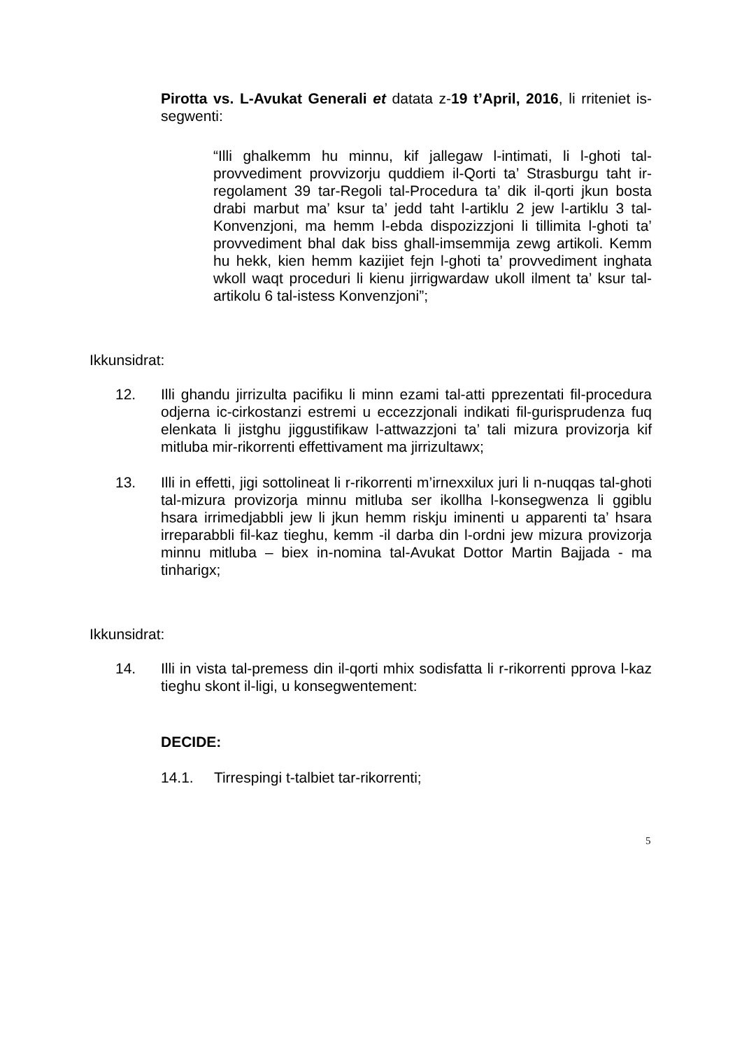Pirotta vs. L-Avukat Generali et datata z-19 t’April, 2016, li rriteniet is-segwenti:
“Illi ghalkemm hu minnu, kif jallegaw l-intimati, li l-ghoti tal-provvediment provvizorju quddiem il-Qorti ta’ Strasburgu taht ir-regolament 39 tar-Regoli tal-Procedura ta’ dik il-qorti jkun bosta drabi marbut ma’ ksur ta’ jedd taht l-artiklu 2 jew l-artiklu 3 tal-Konvenzjoni, ma hemm l-ebda dispozizzjoni li tillimita l-ghoti ta’ provvediment bhal dak biss ghall-imsemmija zewg artikoli. Kemm hu hekk, kien hemm kazijiet fejn l-ghoti ta’ provvediment inghata wkoll waqt proceduri li kienu jirrigwardaw ukoll ilment ta’ ksur tal-artikolu 6 tal-istess Konvenzjoni”;
Ikkunsidrat:
12. Illi ghandu jirrizulta pacifiku li minn ezami tal-atti pprezentati fil-procedura odjerna ic-cirkostanzi estremi u eccezzjonali indikati fil-gurisprudenza fuq elenkata li jistghu jiggustifikaw l-attwazzjoni ta’ tali mizura provizorja kif mitluba mir-rikorrenti effettivament ma jirrizultawx;
13. Illi in effetti, jigi sottolineat li r-rikorrenti m’irnexxilux juri li n-nuqqas tal-ghoti tal-mizura provizorja minnu mitluba ser ikollha l-konsegwenza li ggiblu hsara irrimedjabbli jew li jkun hemm riskju iminenti u apparenti ta’ hsara irreparabbli fil-kaz tieghu, kemm -il darba din l-ordni jew mizura provizorja minnu mitluba – biex in-nomina tal-Avukat Dottor Martin Bajjada - ma tinharigx;
Ikkunsidrat:
14. Illi in vista tal-premess din il-qorti mhix sodisfatta li r-rikorrenti pprova l-kaz tieghu skont il-ligi, u konsegwentement:
DECIDE:
14.1. Tirrespingi t-talbiet tar-rikorrenti;
5